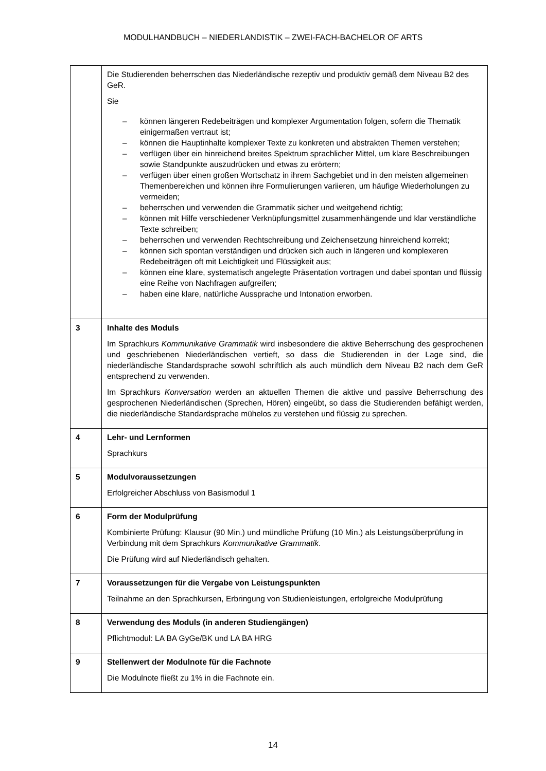MODULHANDBUCH – NIEDERLANDISTIK – ZWEI-FACH-BACHELOR OF ARTS
| | Die Studierenden beherrschen das Niederländische rezeptiv und produktiv gemäß dem Niveau B2 des GeR. Sie – können längeren Redebeiträgen und komplexer Argumentation folgen, sofern die Thematik einigermaßen vertraut ist; – können die Hauptinhalte komplexer Texte zu konkreten und abstrakten Themen verstehen; – verfügen über ein hinreichend breites Spektrum sprachlicher Mittel, um klare Beschreibungen sowie Standpunkte auszudrücken und etwas zu erörtern; – verfügen über einen großen Wortschatz in ihrem Sachgebiet und in den meisten allgemeinen Themenbereichen und können ihre Formulierungen variieren, um häufige Wiederholungen zu vermeiden; – beherrschen und verwenden die Grammatik sicher und weitgehend richtig; – können mit Hilfe verschiedener Verknüpfungsmittel zusammenhängende und klar verständliche Texte schreiben; – beherrschen und verwenden Rechtschreibung und Zeichensetzung hinreichend korrekt; – können sich spontan verständigen und drücken sich auch in längeren und komplexeren Redebeiträgen oft mit Leichtigkeit und Flüssigkeit aus; – können eine klare, systematisch angelegte Präsentation vortragen und dabei spontan und flüssig eine Reihe von Nachfragen aufgreifen; – haben eine klare, natürliche Aussprache und Intonation erworben. |
| 3 | Inhalte des Moduls Im Sprachkurs Kommunikative Grammatik wird insbesondere die aktive Beherrschung des gesprochenen und geschriebenen Niederländischen vertieft, so dass die Studierenden in der Lage sind, die niederländische Standardsprache sowohl schriftlich als auch mündlich dem Niveau B2 nach dem GeR entsprechend zu verwenden. Im Sprachkurs Konversation werden an aktuellen Themen die aktive und passive Beherrschung des gesprochenen Niederländischen (Sprechen, Hören) eingeübt, so dass die Studierenden befähigt werden, die niederländische Standardsprache mühelos zu verstehen und flüssig zu sprechen. |
| 4 | Lehr- und Lernformen Sprachkurs |
| 5 | Modulvoraussetzungen Erfolgreicher Abschluss von Basismodul 1 |
| 6 | Form der Modulprüfung Kombinierte Prüfung: Klausur (90 Min.) und mündliche Prüfung (10 Min.) als Leistungsüberprüfung in Verbindung mit dem Sprachkurs Kommunikative Grammatik . Die Prüfung wird auf Niederländisch gehalten. |
| 7 | Voraussetzungen für die Vergabe von Leistungspunkten Teilnahme an den Sprachkursen, Erbringung von Studienleistungen, erfolgreiche Modulprüfung |
| 8 | Verwendung des Moduls (in anderen Studiengängen) Pflichtmodul: LA BA GyGe/BK und LA BA HRG |
| 9 | Stellenwert der Modulnote für die Fachnote Die Modulnote fließt zu 1% in die Fachnote ein. |
14